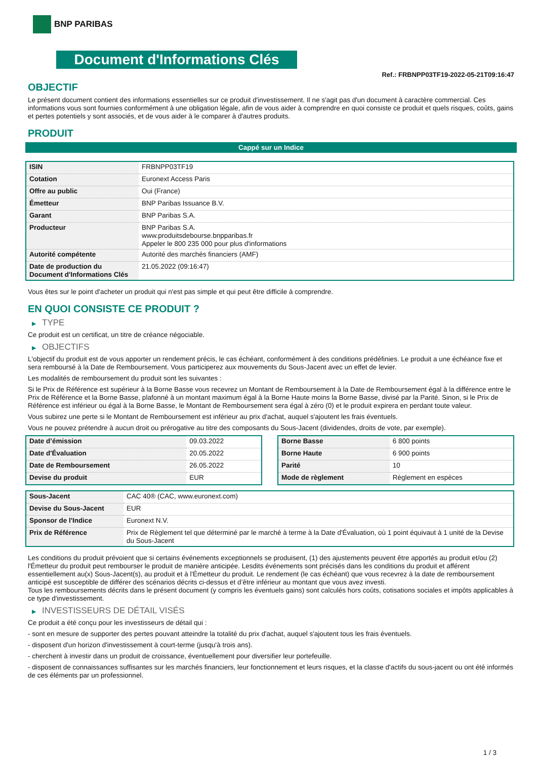BNP PARIBAS
Document d'Informations Clés
Ref.: FRBNPP03TF19-2022-05-21T09:16:47
OBJECTIF
Le présent document contient des informations essentielles sur ce produit d'investissement. Il ne s'agit pas d'un document à caractère commercial. Ces informations vous sont fournies conformément à une obligation légale, afin de vous aider à comprendre en quoi consiste ce produit et quels risques, coûts, gains et pertes potentiels y sont associés, et de vous aider à le comparer à d'autres produits.
PRODUIT
Cappé sur un Indice
| ISIN | FRBNPP03TF19 |
| Cotation | Euronext Access Paris |
| Offre au public | Oui (France) |
| Émetteur | BNP Paribas Issuance B.V. |
| Garant | BNP Paribas S.A. |
| Producteur | BNP Paribas S.A. www.produitsdebourse.bnpparibas.fr Appeler le 800 235 000 pour plus d'informations |
| Autorité compétente | Autorité des marchés financiers (AMF) |
| Date de production du Document d'Informations Clés | 21.05.2022 (09:16:47) |
Vous êtes sur le point d'acheter un produit qui n'est pas simple et qui peut être difficile à comprendre.
EN QUOI CONSISTE CE PRODUIT ?
▶ TYPE
Ce produit est un certificat, un titre de créance négociable.
▶ OBJECTIFS
L'objectif du produit est de vous apporter un rendement précis, le cas échéant, conformément à des conditions prédéfinies. Le produit a une échéance fixe et sera remboursé à la Date de Remboursement. Vous participerez aux mouvements du Sous-Jacent avec un effet de levier.
Les modalités de remboursement du produit sont les suivantes :
Si le Prix de Référence est supérieur à la Borne Basse vous recevrez un Montant de Remboursement à la Date de Remboursement égal à la différence entre le Prix de Référence et la Borne Basse, plafonné à un montant maximum égal à la Borne Haute moins la Borne Basse, divisé par la Parité. Sinon, si le Prix de Référence est inférieur ou égal à la Borne Basse, le Montant de Remboursement sera égal à zéro (0) et le produit expirera en perdant toute valeur.
Vous subirez une perte si le Montant de Remboursement est inférieur au prix d'achat, auquel s'ajoutent les frais éventuels.
Vous ne pouvez prétendre à aucun droit ou prérogative au titre des composants du Sous-Jacent (dividendes, droits de vote, par exemple).
| Date d’émission | 09.03.2022 |
| Date d'Évaluation | 20.05.2022 |
| Date de Remboursement | 26.05.2022 |
| Devise du produit | EUR |
| Borne Basse | 6 800 points |
| Borne Haute | 6 900 points |
| Parité | 10 |
| Mode de règlement | Règlement en espèces |
| Sous-Jacent | CAC 40® (CAC, www.euronext.com) |
| Devise du Sous-Jacent | EUR |
| Sponsor de l'Indice | Euronext N.V. |
| Prix de Référence | Prix de Règlement tel que déterminé par le marché à terme à la Date d'Évaluation, où 1 point équivaut à 1 unité de la Devise du Sous-Jacent |
Les conditions du produit prévoient que si certains événements exceptionnels se produisent, (1) des ajustements peuvent être apportés au produit et/ou (2) l'Émetteur du produit peut rembourser le produit de manière anticipée. Lesdits événements sont précisés dans les conditions du produit et afférent essentiellement au(x) Sous-Jacent(s), au produit et à l'Émetteur du produit. Le rendement (le cas échéant) que vous recevrez à la date de remboursement anticipé est susceptible de différer des scénarios décrits ci-dessus et d’être inférieur au montant que vous avez investi.
Tous les remboursements décrits dans le présent document (y compris les éventuels gains) sont calculés hors coûts, cotisations sociales et impôts applicables à ce type d'investissement.
▶ INVESTISSEURS DE DÉTAIL VISÉS
Ce produit a été conçu pour les investisseurs de détail qui :
- sont en mesure de supporter des pertes pouvant atteindre la totalité du prix d'achat, auquel s'ajoutent tous les frais éventuels.
- disposent d'un horizon d'investissement à court-terme (jusqu'à trois ans).
- cherchent à investir dans un produit de croissance, éventuellement pour diversifier leur portefeuille.
- disposent de connaissances suffisantes sur les marchés financiers, leur fonctionnement et leurs risques, et la classe d'actifs du sous-jacent ou ont été informés de ces éléments par un professionnel.
1 / 3